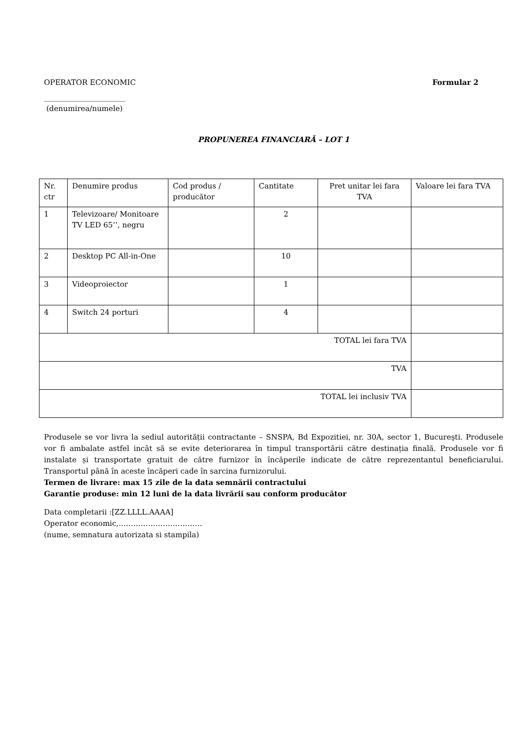OPERATOR ECONOMIC Formular 2
______________________
(denumirea/numele)
PROPUNEREA FINANCIARĂ – LOT 1
| Nr. ctr | Denumire produs | Cod produs / producător | Cantitate | Pret unitar lei fara TVA | Valoare lei fara TVA |
| 1 | Televizoare/ Monitoare TV LED 65’’, negru | | 2 | | |
| 2 | Desktop PC All-in-One | | 10 | | |
| 3 | Videoproiector | | 1 | | |
| 4 | Switch 24 porturi | | 4 | | |
| TOTAL lei fara TVA | | | | | |
| TVA | | | | | |
| TOTAL lei inclusiv TVA | | | | | |
Produsele se vor livra la sediul autorității contractante – SNSPA, Bd Expozitiei, nr. 30A, sector 1, Bucureşti. Produsele vor fi ambalate astfel incât să se evite deteriorarea în timpul transportării către destinația finală. Produsele vor fi instalate și transportate gratuit de către furnizor în încăperile indicate de către reprezentantul beneficiarului. Transportul până în aceste încăperi cade în sarcina furnizorului.
Termen de livrare: max 15 zile de la data semnării contractului
Garantie produse: min 12 luni de la data livrării sau conform producător
Data completarii :[ZZ.LLLL.AAAA]
Operator economic,……..……………………..
(nume, semnatura autorizata si stampila)